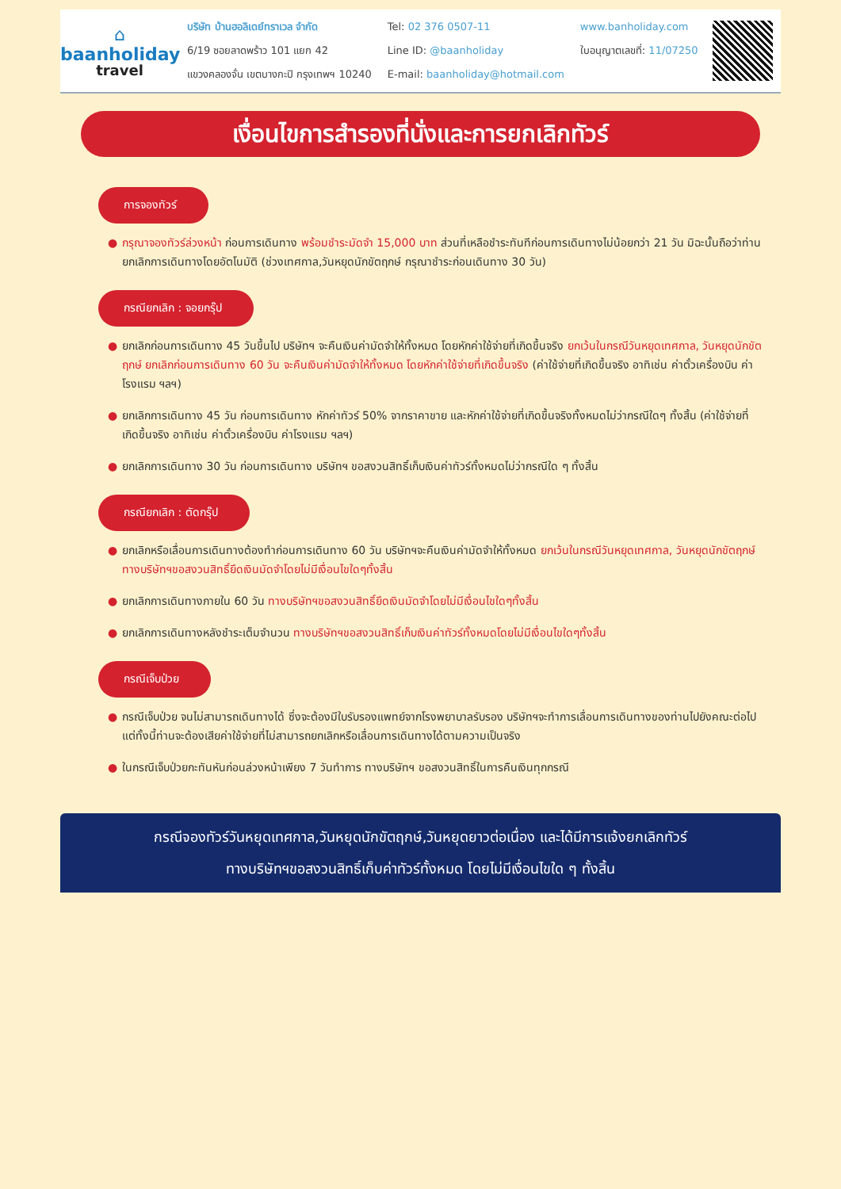⌂
baanholiday
travel
บริษัท บ้านฮอลิเดย์ทราเวล จำกัด
6/19 ซอยลาดพร้าว 101 แยก 42
แขวงคลองจั่น เขตบางกะปิ กรุงเทพฯ 10240
Tel: 02 376 0507-11
Line ID: @baanholiday
E-mail: baanholiday@hotmail.com
www.banholiday.com
ใบอนุญาตเลขที่: 11/07250
เงื่อนไขการสำรองที่นั่งและการยกเลิกทัวร์
การจองทัวร์
● กรุณาจองทัวร์ล่วงหน้า ก่อนการเดินทาง พร้อมชำระมัดจำ 15,000 บาท ส่วนที่เหลือชำระทันทีก่อนการเดินทางไม่น้อยกว่า 21 วัน มิฉะนั้นถือว่าท่านยกเลิกการเดินทางโดยอัตโนมัติ (ช่วงเทศกาล,วันหยุดนักขัตฤกษ์ กรุณาชำระก่อนเดินทาง 30 วัน)
กรณียกเลิก : จอยกรุ๊ป
● ยกเลิกก่อนการเดินทาง 45 วันขึ้นไป บริษัทฯ จะคืนเงินค่ามัดจำให้ทั้งหมด โดยหักค่าใช้จ่ายที่เกิดขึ้นจริง ยกเว้นในกรณีวันหยุดเทศกาล, วันหยุดนักขัตฤกษ์ ยกเลิกก่อนการเดินทาง 60 วัน จะคืนเงินค่ามัดจำให้ทั้งหมด โดยหักค่าใช้จ่ายที่เกิดขึ้นจริง (ค่าใช้จ่ายที่เกิดขึ้นจริง อาทิเช่น ค่าตั๋วเครื่องบิน ค่าโรงแรม ฯลฯ)
● ยกเลิกการเดินทาง 45 วัน ก่อนการเดินทาง หักค่าทัวร์ 50% จากราคาขาย และหักค่าใช้จ่ายที่เกิดขึ้นจริงทั้งหมดไม่ว่ากรณีใดๆ ทั้งสิ้น (ค่าใช้จ่ายที่เกิดขึ้นจริง อาทิเช่น ค่าตั๋วเครื่องบิน ค่าโรงแรม ฯลฯ)
● ยกเลิกการเดินทาง 30 วัน ก่อนการเดินทาง บริษัทฯ ขอสงวนสิทธิ์เก็บเงินค่าทัวร์ทั้งหมดไม่ว่ากรณีใด ๆ ทั้งสิ้น
กรณียกเลิก : ตัดกรุ๊ป
● ยกเลิกหรือเลื่อนการเดินทางต้องทำก่อนการเดินทาง 60 วัน บริษัทฯจะคืนเงินค่ามัดจำให้ทั้งหมด ยกเว้นในกรณีวันหยุดเทศกาล, วันหยุดนักขัตฤกษ์ ทางบริษัทฯขอสงวนสิทธิ์ยึดเงินมัดจำโดยไม่มีเงื่อนไขใดๆทั้งสิ้น
● ยกเลิกการเดินทางภายใน 60 วัน ทางบริษัทฯขอสงวนสิทธิ์ยึดเงินมัดจำโดยไม่มีเงื่อนไขใดๆทั้งสิ้น
● ยกเลิกการเดินทางหลังชำระเต็มจำนวน ทางบริษัทฯขอสงวนสิทธิ์เก็บเงินค่าทัวร์ทั้งหมดโดยไม่มีเงื่อนไขใดๆทั้งสิ้น
กรณีเจ็บป่วย
● กรณีเจ็บป่วย จนไม่สามารถเดินทางได้ ซึ่งจะต้องมีใบรับรองแพทย์จากโรงพยาบาลรับรอง บริษัทฯจะทำการเลื่อนการเดินทางของท่านไปยังคณะต่อไป แต่ทั้งนี้ท่านจะต้องเสียค่าใช้จ่ายที่ไม่สามารถยกเลิกหรือเลื่อนการเดินทางได้ตามความเป็นจริง
● ในกรณีเจ็บป่วยกะทันหันก่อนล่วงหน้าเพียง 7 วันทำการ ทางบริษัทฯ ขอสงวนสิทธิ์ในการคืนเงินทุกกรณี
กรณีจองทัวร์วันหยุดเทศกาล,วันหยุดนักขัตฤกษ์,วันหยุดยาวต่อเนื่อง และได้มีการแจ้งยกเลิกทัวร์
ทางบริษัทฯขอสงวนสิทธิ์เก็บค่าทัวร์ทั้งหมด โดยไม่มีเงื่อนไขใด ๆ ทั้งสิ้น